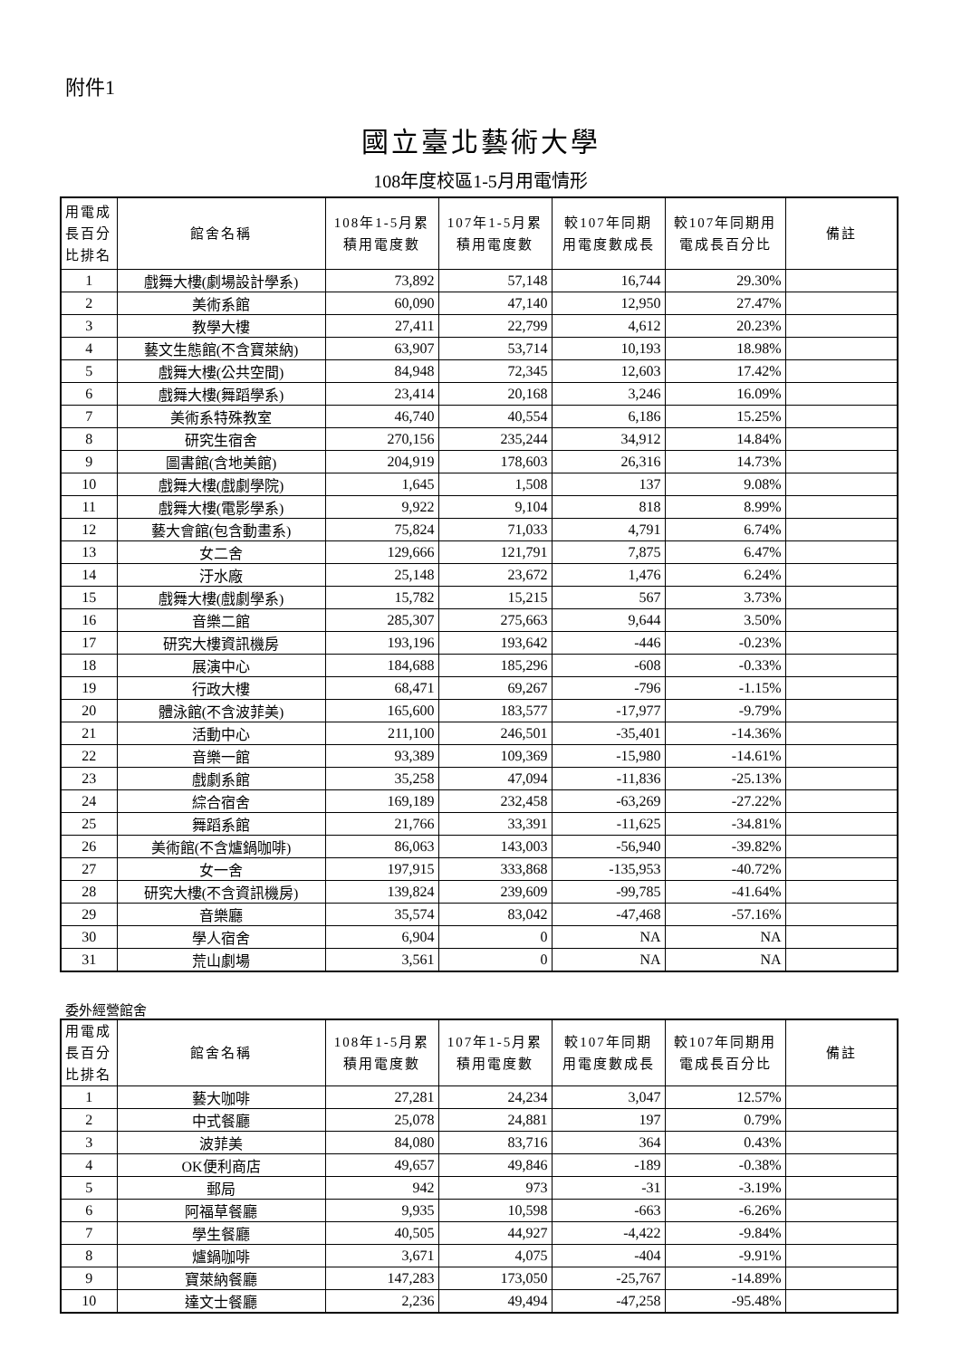附件1
國立臺北藝術大學
108年度校區1-5月用電情形
| 用電成 長百分 比排名 | 館舍名稱 | 108年1-5月累 積用電度數 | 107年1-5月累 積用電度數 | 較107年同期 用電度數成長 | 較107年同期用 電成長百分比 | 備註 |
| --- | --- | --- | --- | --- | --- | --- |
| 1 | 戲舞大樓(劇場設計學系) | 73,892 | 57,148 | 16,744 | 29.30% | |
| 2 | 美術系館 | 60,090 | 47,140 | 12,950 | 27.47% | |
| 3 | 教學大樓 | 27,411 | 22,799 | 4,612 | 20.23% | |
| 4 | 藝文生態館(不含寶萊納) | 63,907 | 53,714 | 10,193 | 18.98% | |
| 5 | 戲舞大樓(公共空間) | 84,948 | 72,345 | 12,603 | 17.42% | |
| 6 | 戲舞大樓(舞蹈學系) | 23,414 | 20,168 | 3,246 | 16.09% | |
| 7 | 美術系特殊教室 | 46,740 | 40,554 | 6,186 | 15.25% | |
| 8 | 研究生宿舍 | 270,156 | 235,244 | 34,912 | 14.84% | |
| 9 | 圖書館(含地美館) | 204,919 | 178,603 | 26,316 | 14.73% | |
| 10 | 戲舞大樓(戲劇學院) | 1,645 | 1,508 | 137 | 9.08% | |
| 11 | 戲舞大樓(電影學系) | 9,922 | 9,104 | 818 | 8.99% | |
| 12 | 藝大會館(包含動畫系) | 75,824 | 71,033 | 4,791 | 6.74% | |
| 13 | 女二舍 | 129,666 | 121,791 | 7,875 | 6.47% | |
| 14 | 汙水廠 | 25,148 | 23,672 | 1,476 | 6.24% | |
| 15 | 戲舞大樓(戲劇學系) | 15,782 | 15,215 | 567 | 3.73% | |
| 16 | 音樂二館 | 285,307 | 275,663 | 9,644 | 3.50% | |
| 17 | 研究大樓資訊機房 | 193,196 | 193,642 | -446 | -0.23% | |
| 18 | 展演中心 | 184,688 | 185,296 | -608 | -0.33% | |
| 19 | 行政大樓 | 68,471 | 69,267 | -796 | -1.15% | |
| 20 | 體泳館(不含波菲美) | 165,600 | 183,577 | -17,977 | -9.79% | |
| 21 | 活動中心 | 211,100 | 246,501 | -35,401 | -14.36% | |
| 22 | 音樂一館 | 93,389 | 109,369 | -15,980 | -14.61% | |
| 23 | 戲劇系館 | 35,258 | 47,094 | -11,836 | -25.13% | |
| 24 | 綜合宿舍 | 169,189 | 232,458 | -63,269 | -27.22% | |
| 25 | 舞蹈系館 | 21,766 | 33,391 | -11,625 | -34.81% | |
| 26 | 美術館(不含爐鍋咖啡) | 86,063 | 143,003 | -56,940 | -39.82% | |
| 27 | 女一舍 | 197,915 | 333,868 | -135,953 | -40.72% | |
| 28 | 研究大樓(不含資訊機房) | 139,824 | 239,609 | -99,785 | -41.64% | |
| 29 | 音樂廳 | 35,574 | 83,042 | -47,468 | -57.16% | |
| 30 | 學人宿舍 | 6,904 | 0 | NA | NA | |
| 31 | 荒山劇場 | 3,561 | 0 | NA | NA | |
委外經營館舍
| 用電成 長百分 比排名 | 館舍名稱 | 108年1-5月累 積用電度數 | 107年1-5月累 積用電度數 | 較107年同期 用電度數成長 | 較107年同期用 電成長百分比 | 備註 |
| --- | --- | --- | --- | --- | --- | --- |
| 1 | 藝大咖啡 | 27,281 | 24,234 | 3,047 | 12.57% | |
| 2 | 中式餐廳 | 25,078 | 24,881 | 197 | 0.79% | |
| 3 | 波菲美 | 84,080 | 83,716 | 364 | 0.43% | |
| 4 | OK便利商店 | 49,657 | 49,846 | -189 | -0.38% | |
| 5 | 郵局 | 942 | 973 | -31 | -3.19% | |
| 6 | 阿福草餐廳 | 9,935 | 10,598 | -663 | -6.26% | |
| 7 | 學生餐廳 | 40,505 | 44,927 | -4,422 | -9.84% | |
| 8 | 爐鍋咖啡 | 3,671 | 4,075 | -404 | -9.91% | |
| 9 | 寶萊納餐廳 | 147,283 | 173,050 | -25,767 | -14.89% | |
| 10 | 達文士餐廳 | 2,236 | 49,494 | -47,258 | -95.48% | |